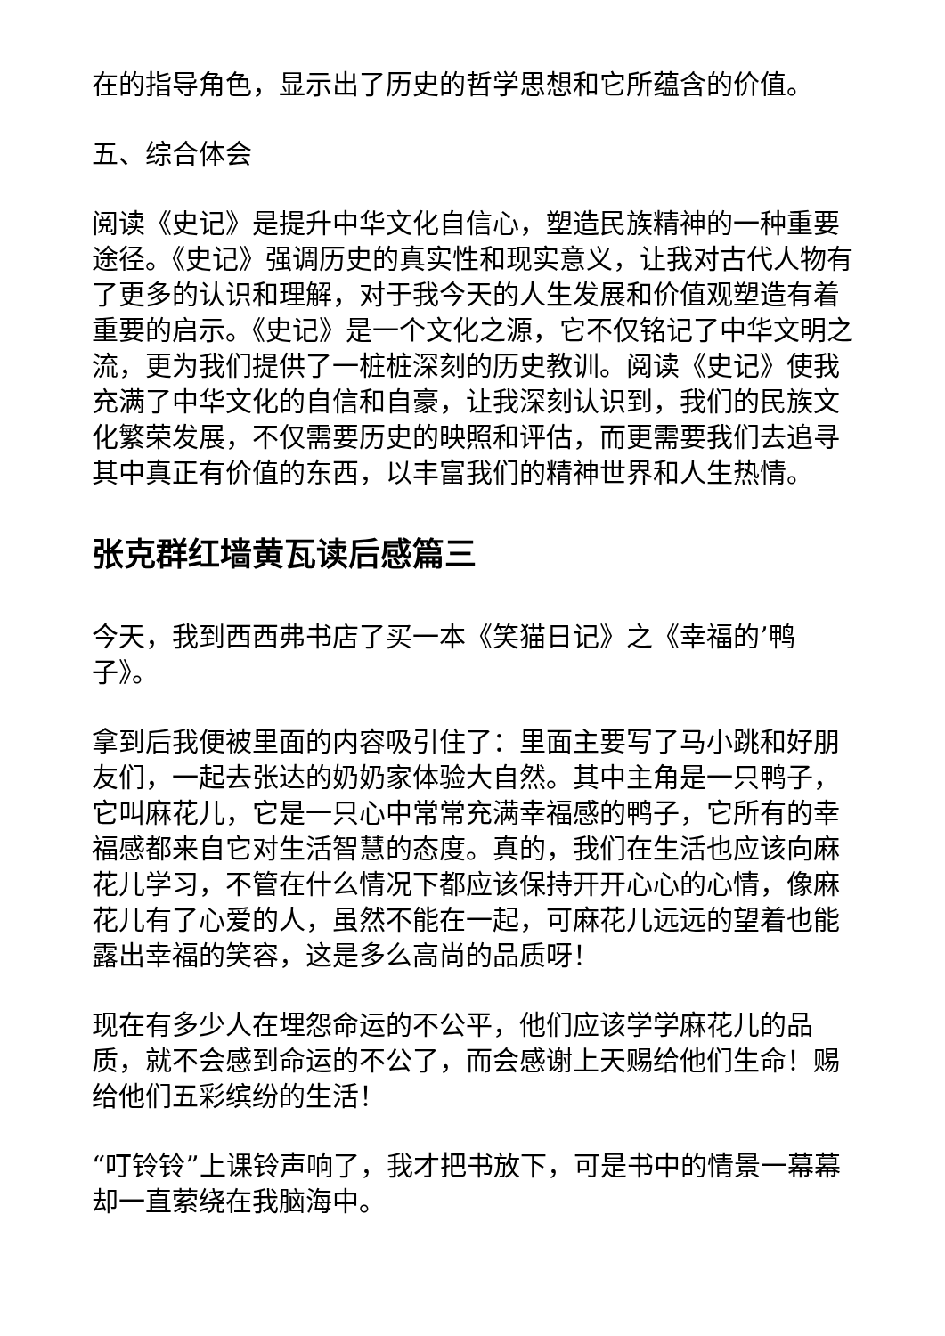在的指导角色，显示出了历史的哲学思想和它所蕴含的价值。
五、综合体会
阅读《史记》是提升中华文化自信心，塑造民族精神的一种重要途径。《史记》强调历史的真实性和现实意义，让我对古代人物有了更多的认识和理解，对于我今天的人生发展和价值观塑造有着重要的启示。《史记》是一个文化之源，它不仅铭记了中华文明之流，更为我们提供了一桩桩深刻的历史教训。阅读《史记》使我充满了中华文化的自信和自豪，让我深刻认识到，我们的民族文化繁荣发展，不仅需要历史的映照和评估，而更需要我们去追寻其中真正有价值的东西，以丰富我们的精神世界和人生热情。
张克群红墙黄瓦读后感篇三
今天，我到西西弗书店了买一本《笑猫日记》之《幸福的’鸭子》。
拿到后我便被里面的内容吸引住了：里面主要写了马小跳和好朋友们，一起去张达的奶奶家体验大自然。其中主角是一只鸭子，它叫麻花儿，它是一只心中常常充满幸福感的鸭子，它所有的幸福感都来自它对生活智慧的态度。真的，我们在生活也应该向麻花儿学习，不管在什么情况下都应该保持开开心心的心情，像麻花儿有了心爱的人，虽然不能在一起，可麻花儿远远的望着也能露出幸福的笑容，这是多么高尚的品质呀！
现在有多少人在埋怨命运的不公平，他们应该学学麻花儿的品质，就不会感到命运的不公了，而会感谢上天赐给他们生命！赐给他们五彩缤纷的生活！
“叮铃铃”上课铃声响了，我才把书放下，可是书中的情景一幕幕却一直萦绕在我脑海中。